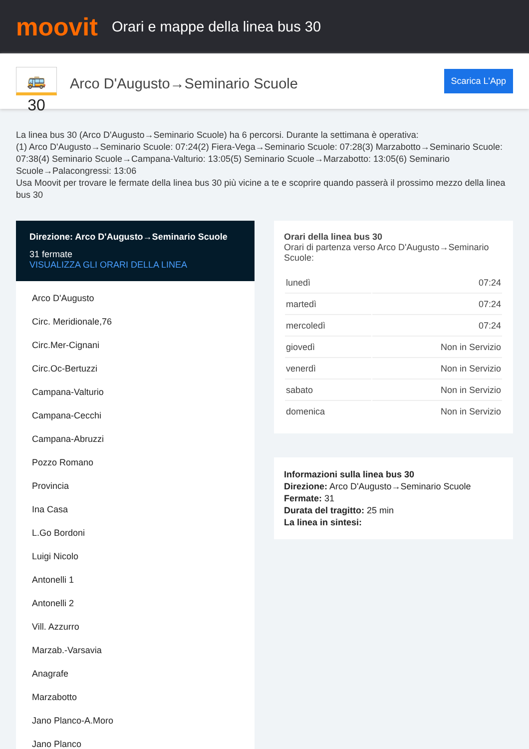moovit
Orari e mappe della linea bus 30
🚌 30
Arco D'Augusto→Seminario Scuole
Scarica L'App
La linea bus 30 (Arco D'Augusto→Seminario Scuole) ha 6 percorsi. Durante la settimana è operativa:
(1) Arco D'Augusto→Seminario Scuole: 07:24(2) Fiera-Vega→Seminario Scuole: 07:28(3) Marzabotto→Seminario Scuole: 07:38(4) Seminario Scuole→Campana-Valturio: 13:05(5) Seminario Scuole→Marzabotto: 13:05(6) Seminario Scuole→Palacongressi: 13:06
Usa Moovit per trovare le fermate della linea bus 30 più vicine a te e scoprire quando passerà il prossimo mezzo della linea bus 30
Direzione: Arco D'Augusto→Seminario Scuole
31 fermate
VISUALIZZA GLI ORARI DELLA LINEA
Arco D'Augusto
Circ. Meridionale,76
Circ.Mer-Cignani
Circ.Oc-Bertuzzi
Campana-Valturio
Campana-Cecchi
Campana-Abruzzi
Pozzo Romano
Provincia
Ina Casa
L.Go Bordoni
Luigi Nicolo
Antonelli 1
Antonelli 2
Vill. Azzurro
Marzab.-Varsavia
Anagrafe
Marzabotto
Jano Planco-A.Moro
Jano Planco
Orari della linea bus 30
Orari di partenza verso Arco D'Augusto→Seminario Scuole:
| lunedì | 07:24 |
| martedì | 07:24 |
| mercoledì | 07:24 |
| giovedì | Non in Servizio |
| venerdì | Non in Servizio |
| sabato | Non in Servizio |
| domenica | Non in Servizio |
Informazioni sulla linea bus 30
Direzione: Arco D'Augusto→Seminario Scuole
Fermate: 31
Durata del tragitto: 25 min
La linea in sintesi: